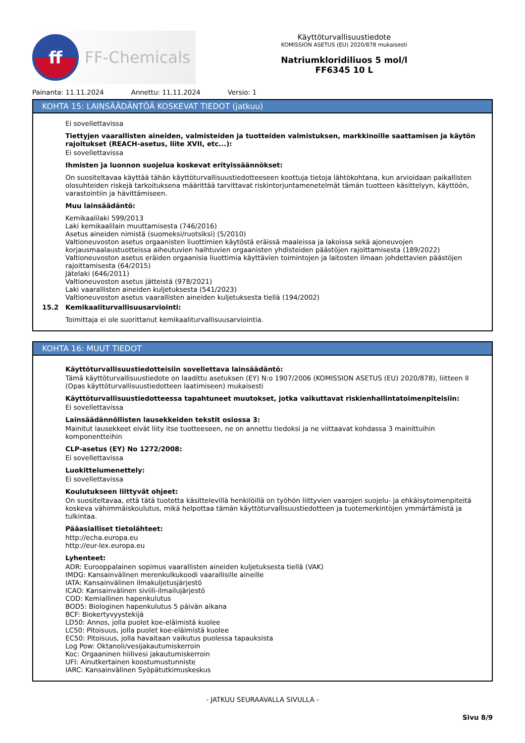ff
FF-Chemicals
Käyttöturvallisuustiedote
KOMISSION ASETUS (EU) 2020/878 mukaisesti
Natriumkloridiliuos 5 mol/l
FF6345 10 L
Painanta: 11.11.2024 Annettu: 11.11.2024 Versio: 1
KOHTA 15: LAINSÄÄDÄNTÖÄ KOSKEVAT TIEDOT (jatkuu)
Ei sovellettavissa
Tiettyjen vaarallisten aineiden, valmisteiden ja tuotteiden valmistuksen, markkinoille saattamisen ja käytön rajoitukset (REACH-asetus, liite XVII, etc...):
Ei sovellettavissa
Ihmisten ja luonnon suojelua koskevat erityissäännökset:
On suositeltavaa käyttää tähän käyttöturvallisuustiedotteeseen koottuja tietoja lähtökohtana, kun arvioidaan paikallisten olosuhteiden riskejä tarkoituksena määrittää tarvittavat riskintorjuntamenetelmät tämän tuotteen käsittelyyn, käyttöön, varastointiin ja hävittämiseen.
Muu lainsäädäntö:
Kemikaalilaki 599/2013
Laki kemikaalilain muuttamisesta (746/2016)
Asetus aineiden nimistä (suomeksi/ruotsiksi) (5/2010)
Valtioneuvoston asetus orgaanisten liuottimien käytöstä eräissä maaleissa ja lakoissa sekä ajoneuvojen korjausmaalaustuotteissa aiheutuvien haihtuvien orgaanisten yhdisteiden päästöjen rajoittamisesta (189/2022)
Valtioneuvoston asetus eräiden orgaanisia liuottimia käyttävien toimintojen ja laitosten ilmaan johdettavien päästöjen rajoittamisesta (64/2015)
Jätelaki (646/2011)
Valtioneuvoston asetus jätteistä (978/2021)
Laki vaarallisten aineiden kuljetuksesta (541/2023)
Valtioneuvoston asetus vaarallisten aineiden kuljetuksesta tiellä (194/2002)
15.2 Kemikaaliturvallisuusarviointi:
Toimittaja ei ole suorittanut kemikaaliturvallisuusarviointia.
KOHTA 16: MUUT TIEDOT
Käyttöturvallisuustiedotteisiin sovellettava lainsäädäntö:
Tämä käyttöturvallisuustiedote on laadittu asetuksen (EY) N:o 1907/2006 (KOMISSION ASETUS (EU) 2020/878), liitteen II (Opas käyttöturvallisuustiedotteen laatimiseen) mukaisesti
Käyttöturvallisuustiedotteessa tapahtuneet muutokset, jotka vaikuttavat riskienhallintatoimenpiteisiin:
Ei sovellettavissa
Lainsäädännöllisten lausekkeiden tekstit osiossa 3:
Mainitut lausekkeet eivät liity itse tuotteeseen, ne on annettu tiedoksi ja ne viittaavat kohdassa 3 mainittuihin komponentteihin
CLP-asetus (EY) No 1272/2008:
Ei sovellettavissa
Luokittelumenettely:
Ei sovellettavissa
Koulutukseen liittyvät ohjeet:
On suositeltavaa, että tätä tuotetta käsittelevillä henkilöillä on työhön liittyvien vaarojen suojelu- ja ehkäisytoimenpiteitä koskeva vähimmäiskoulutus, mikä helpottaa tämän käyttöturvallisuustiedotteen ja tuotemerkintöjen ymmärtämistä ja tulkintaa.
Pääasialliset tietolähteet:
http://echa.europa.eu
http://eur-lex.europa.eu
Lyhenteet:
ADR: Eurooppalainen sopimus vaarallisten aineiden kuljetuksesta tiellä (VAK)
IMDG: Kansainvälinen merenkulkukoodi vaarallisille aineille
IATA: Kansainvälinen ilmakuljetusjärjestö
ICAO: Kansainvälinen siviili-ilmailujärjestö
COD: Kemiallinen hapenkulutus
BOD5: Biologinen hapenkulutus 5 päivän aikana
BCF: Biokertyvyystekijä
LD50: Annos, jolla puolet koe-eläimistä kuolee
LC50: Pitoisuus, jolla puolet koe-eläimistä kuolee
EC50: Pitoisuus, jolla havaitaan vaikutus puolessa tapauksista
Log Pow: Oktanoli/vesijakautumiskerroin
Koc: Orgaaninen hiilivesi jakautumiskerroin
UFI: Ainutkertainen koostumustunniste
IARC: Kansainvälinen Syöpätutkimuskeskus
- JATKUU SEURAAVALLA SIVULLA -
Sivu 8/9